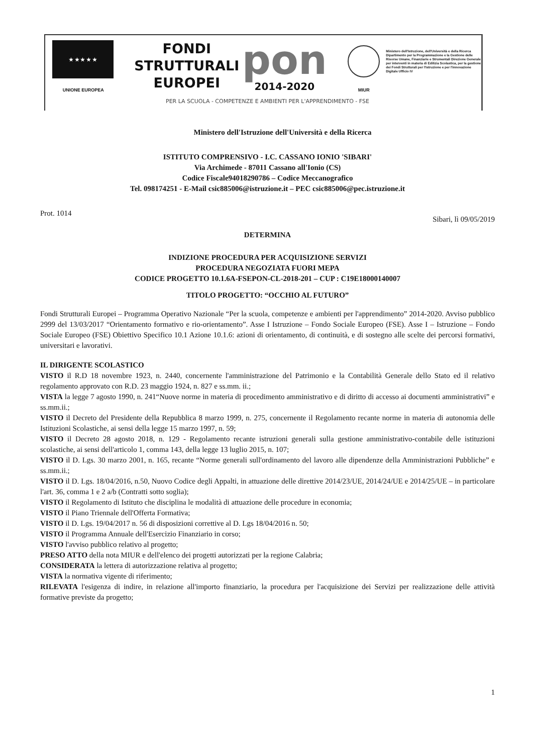★ ★ ★ ★ ★
UNIONE EUROPEA
FONDI
STRUTTURALI
EUROPEI
pon
2014-2020
MIUR
Ministero dell'Istruzione, dell'Università e della Ricerca Dipartimento per la Programmazione e la Gestione delle Risorse Umane, Finanziarie e Strumentali Direzione Generale per interventi in materia di Edilizia Scolastica, per la gestione dei Fondi Strutturali per l'Istruzione e per l'innovazione Digitale Ufficio IV
PER LA SCUOLA - COMPETENZE E AMBIENTI PER L'APPRENDIMENTO - FSE
Ministero dell'Istruzione dell'Università e della Ricerca
ISTITUTO COMPRENSIVO - I.C. CASSANO IONIO 'SIBARI'
Via Archimede - 87011 Cassano all'Ionio (CS)
Codice Fiscale94018290786 – Codice Meccanografico
Tel. 098174251 - E-Mail csic885006@istruzione.it – PEC csic885006@pec.istruzione.it
Prot. 1014 Sibari, lì 09/05/2019
DETERMINA
INDIZIONE PROCEDURA PER ACQUISIZIONE SERVIZI
PROCEDURA NEGOZIATA FUORI MEPA
CODICE PROGETTO 10.1.6A-FSEPON-CL-2018-201 – CUP : C19E18000140007
TITOLO PROGETTO: “OCCHIO AL FUTURO”
Fondi Strutturali Europei – Programma Operativo Nazionale “Per la scuola, competenze e ambienti per l'apprendimento” 2014-2020. Avviso pubblico 2999 del 13/03/2017 “Orientamento formativo e rio-orientamento”. Asse I Istruzione – Fondo Sociale Europeo (FSE). Asse I – Istruzione – Fondo Sociale Europeo (FSE) Obiettivo Specifico 10.1 Azione 10.1.6: azioni di orientamento, di continuità, e di sostegno alle scelte dei percorsi formativi, universitari e lavorativi.
IL DIRIGENTE SCOLASTICO
VISTO il R.D 18 novembre 1923, n. 2440, concernente l'amministrazione del Patrimonio e la Contabilità Generale dello Stato ed il relativo regolamento approvato con R.D. 23 maggio 1924, n. 827 e ss.mm. ii.;
VISTA la legge 7 agosto 1990, n. 241“Nuove norme in materia di procedimento amministrativo e di diritto di accesso ai documenti amministrativi” e ss.mm.ii.;
VISTO il Decreto del Presidente della Repubblica 8 marzo 1999, n. 275, concernente il Regolamento recante norme in materia di autonomia delle Istituzioni Scolastiche, ai sensi della legge 15 marzo 1997, n. 59;
VISTO il Decreto 28 agosto 2018, n. 129 - Regolamento recante istruzioni generali sulla gestione amministrativo-contabile delle istituzioni scolastiche, ai sensi dell'articolo 1, comma 143, della legge 13 luglio 2015, n. 107;
VISTO il D. Lgs. 30 marzo 2001, n. 165, recante “Norme generali sull'ordinamento del lavoro alle dipendenze della Amministrazioni Pubbliche” e ss.mm.ii.;
VISTO il D. Lgs. 18/04/2016, n.50, Nuovo Codice degli Appalti, in attuazione delle direttive 2014/23/UE, 2014/24/UE e 2014/25/UE – in particolare l'art. 36, comma 1 e 2 a/b (Contratti sotto soglia);
VISTO il Regolamento di Istituto che disciplina le modalità di attuazione delle procedure in economia;
VISTO il Piano Triennale dell'Offerta Formativa;
VISTO il D. Lgs. 19/04/2017 n. 56 di disposizioni correttive al D. Lgs 18/04/2016 n. 50;
VISTO il Programma Annuale dell'Esercizio Finanziario in corso;
VISTO l'avviso pubblico relativo al progetto;
PRESO ATTO della nota MIUR e dell'elenco dei progetti autorizzati per la regione Calabria;
CONSIDERATA la lettera di autorizzazione relativa al progetto;
VISTA la normativa vigente di riferimento;
RILEVATA l'esigenza di indire, in relazione all'importo finanziario, la procedura per l'acquisizione dei Servizi per realizzazione delle attività formative previste da progetto;
1